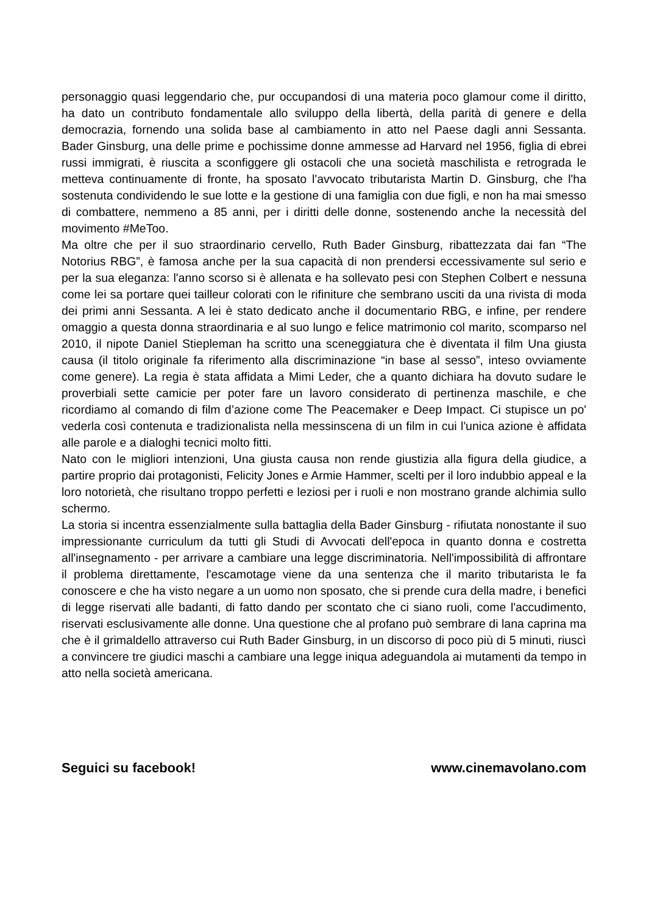personaggio quasi leggendario che, pur occupandosi di una materia poco glamour come il diritto, ha dato un contributo fondamentale allo sviluppo della libertà, della parità di genere e della democrazia, fornendo una solida base al cambiamento in atto nel Paese dagli anni Sessanta. Bader Ginsburg, una delle prime e pochissime donne ammesse ad Harvard nel 1956, figlia di ebrei russi immigrati, è riuscita a sconfiggere gli ostacoli che una società maschilista e retrograda le metteva continuamente di fronte, ha sposato l'avvocato tributarista Martin D. Ginsburg, che l'ha sostenuta condividendo le sue lotte e la gestione di una famiglia con due figli, e non ha mai smesso di combattere, nemmeno a 85 anni, per i diritti delle donne, sostenendo anche la necessità del movimento #MeToo.
Ma oltre che per il suo straordinario cervello, Ruth Bader Ginsburg, ribattezzata dai fan “The Notorius RBG”, è famosa anche per la sua capacità di non prendersi eccessivamente sul serio e per la sua eleganza: l'anno scorso si è allenata e ha sollevato pesi con Stephen Colbert e nessuna come lei sa portare quei tailleur colorati con le rifiniture che sembrano usciti da una rivista di moda dei primi anni Sessanta. A lei è stato dedicato anche il documentario RBG, e infine, per rendere omaggio a questa donna straordinaria e al suo lungo e felice matrimonio col marito, scomparso nel 2010, il nipote Daniel Stiepleman ha scritto una sceneggiatura che è diventata il film Una giusta causa (il titolo originale fa riferimento alla discriminazione “in base al sesso”, inteso ovviamente come genere). La regia è stata affidata a Mimi Leder, che a quanto dichiara ha dovuto sudare le proverbiali sette camicie per poter fare un lavoro considerato di pertinenza maschile, e che ricordiamo al comando di film d’azione come The Peacemaker e Deep Impact. Ci stupisce un po' vederla così contenuta e tradizionalista nella messinscena di un film in cui l'unica azione è affidata alle parole e a dialoghi tecnici molto fitti.
Nato con le migliori intenzioni, Una giusta causa non rende giustizia alla figura della giudice, a partire proprio dai protagonisti, Felicity Jones e Armie Hammer, scelti per il loro indubbio appeal e la loro notorietà, che risultano troppo perfetti e leziosi per i ruoli e non mostrano grande alchimia sullo schermo.
La storia si incentra essenzialmente sulla battaglia della Bader Ginsburg - rifiutata nonostante il suo impressionante curriculum da tutti gli Studi di Avvocati dell'epoca in quanto donna e costretta all'insegnamento - per arrivare a cambiare una legge discriminatoria. Nell'impossibilità di affrontare il problema direttamente, l'escamotage viene da una sentenza che il marito tributarista le fa conoscere e che ha visto negare a un uomo non sposato, che si prende cura della madre, i benefici di legge riservati alle badanti, di fatto dando per scontato che ci siano ruoli, come l'accudimento, riservati esclusivamente alle donne. Una questione che al profano può sembrare di lana caprina ma che è il grimaldello attraverso cui Ruth Bader Ginsburg, in un discorso di poco più di 5 minuti, riuscì a convincere tre giudici maschi a cambiare una legge iniqua adeguandola ai mutamenti da tempo in atto nella società americana.
Seguici su facebook! www.cinemavolano.com